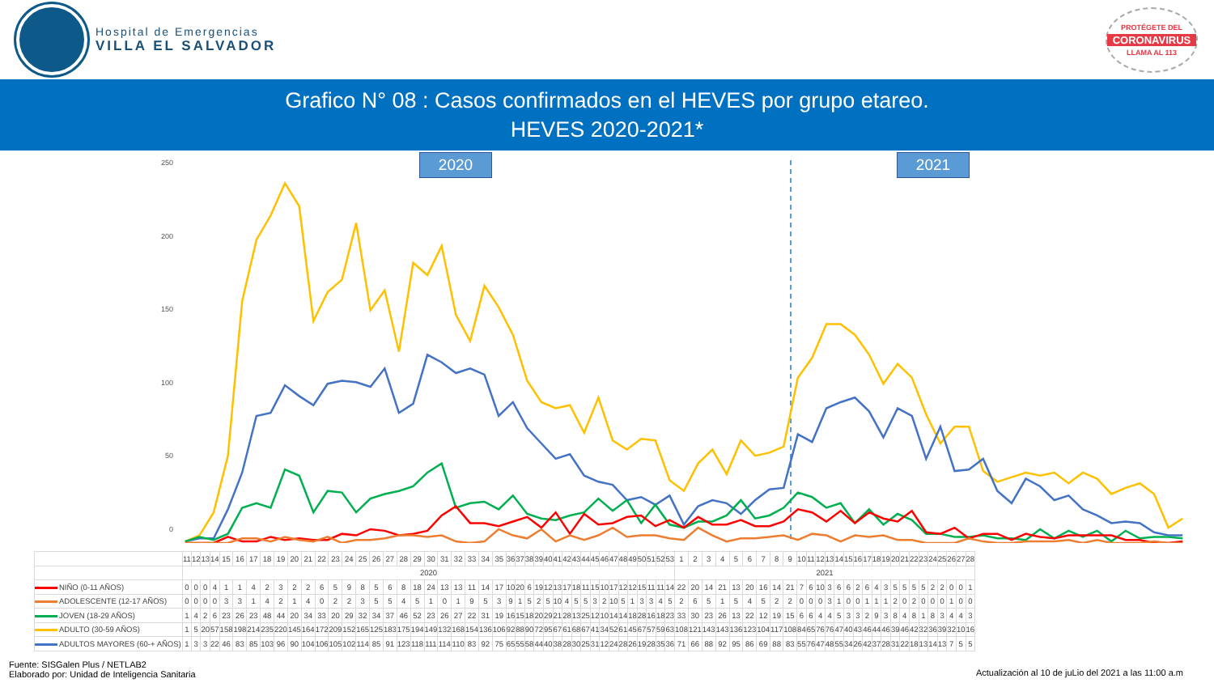Hospital de Emergencias
VILLA EL SALVADOR
PROTÉGETE DEL
CORONAVIRUS
LLAMA AL 113
Grafico N° 08 : Casos confirmados en el HEVES por grupo etareo.
HEVES 2020-2021*
250
200
150
100
50
0
2020 2021
| | 11 | 12 | 13 | 14 | 15 | 16 | 17 | 18 | 19 | 20 | 21 | 22 | 23 | 24 | 25 | 26 | 27 | 28 | 29 | 30 | 31 | 32 | 33 | 34 | 35 | 36 | 37 | 38 | 39 | 40 | 41 | 42 | 43 | 44 | 45 | 46 | 47 | 48 | 49 | 50 | 51 | 52 | 53 | 1 | 2 | 3 | 4 | 5 | 6 | 7 | 8 | 9 | 10 | 11 | 12 | 13 | 14 | 15 | 16 | 17 | 18 | 19 | 20 | 21 | 22 | 23 | 24 | 25 | 26 | 27 | 28 |
| | 2020 | | | | | | | | | | | | | | | | | | | | | | | | | | | | | | | | | | | | | | | | | | | 2021 | | | | | | | | | | | | | | | | | | | | | | | | | | | |
| NIÑO (0-11 AÑOS) | 0 | 0 | 0 | 4 | 1 | 1 | 4 | 2 | 3 | 2 | 2 | 6 | 5 | 9 | 8 | 5 | 6 | 8 | 18 | 24 | 13 | 13 | 11 | 14 | 17 | 10 | 20 | 6 | 19 | 12 | 13 | 17 | 18 | 11 | 15 | 10 | 17 | 12 | 12 | 15 | 11 | 11 | 14 | 22 | 20 | 14 | 21 | 13 | 20 | 16 | 14 | 21 | 7 | 6 | 10 | 3 | 6 | 6 | 2 | 6 | 4 | 3 | 5 | 5 | 5 | 5 | 2 | 2 | 0 | 0 | 1 |
| ADOLESCENTE (12-17 AÑOS) | 0 | 0 | 0 | 0 | 3 | 3 | 1 | 4 | 2 | 1 | 4 | 0 | 2 | 2 | 3 | 5 | 5 | 4 | 5 | 1 | 0 | 1 | 9 | 5 | 3 | 9 | 1 | 5 | 2 | 5 | 10 | 4 | 5 | 5 | 3 | 2 | 10 | 5 | 1 | 3 | 3 | 4 | 5 | 2 | 6 | 5 | 1 | 5 | 4 | 5 | 2 | 2 | 0 | 0 | 0 | 3 | 1 | 0 | 0 | 1 | 1 | 1 | 2 | 0 | 2 | 0 | 0 | 0 | 1 | 0 | 0 |
| JOVEN (18-29 AÑOS) | 1 | 4 | 2 | 6 | 23 | 26 | 23 | 48 | 44 | 20 | 34 | 33 | 20 | 29 | 32 | 34 | 37 | 46 | 52 | 23 | 26 | 27 | 22 | 31 | 19 | 16 | 15 | 18 | 20 | 29 | 21 | 28 | 13 | 25 | 12 | 10 | 14 | 14 | 18 | 28 | 16 | 18 | 23 | 33 | 30 | 23 | 26 | 13 | 22 | 12 | 19 | 15 | 6 | 6 | 4 | 4 | 5 | 3 | 3 | 2 | 9 | 3 | 8 | 4 | 8 | 1 | 8 | 3 | 4 | 4 | 3 |
| ADULTO (30-59 AÑOS) | 1 | 5 | 20 | 57 | 158 | 198 | 214 | 235 | 220 | 145 | 164 | 172 | 209 | 152 | 165 | 125 | 183 | 175 | 194 | 149 | 132 | 168 | 154 | 136 | 106 | 92 | 88 | 90 | 72 | 95 | 67 | 61 | 68 | 67 | 41 | 34 | 52 | 61 | 45 | 67 | 57 | 59 | 63 | 108 | 121 | 143 | 143 | 136 | 123 | 104 | 117 | 108 | 84 | 65 | 76 | 76 | 47 | 40 | 43 | 46 | 44 | 46 | 39 | 46 | 42 | 32 | 36 | 39 | 32 | 10 | 16 |
| ADULTOS MAYORES (60-+ AÑOS) | 1 | 3 | 3 | 22 | 46 | 83 | 85 | 103 | 96 | 90 | 104 | 106 | 105 | 102 | 114 | 85 | 91 | 123 | 118 | 111 | 114 | 110 | 83 | 92 | 75 | 65 | 55 | 58 | 44 | 40 | 38 | 28 | 30 | 25 | 31 | 12 | 24 | 28 | 26 | 19 | 28 | 35 | 36 | 71 | 66 | 88 | 92 | 95 | 86 | 69 | 88 | 83 | 55 | 76 | 47 | 48 | 55 | 34 | 26 | 42 | 37 | 28 | 31 | 22 | 18 | 13 | 14 | 13 | 7 | 5 | 5 |
Fuente: SISGalen Plus / NETLAB2
Elaborado por: Unidad de Inteligencia Sanitaria
Actualización al 10 de juLio del 2021 a las 11:00 a.m